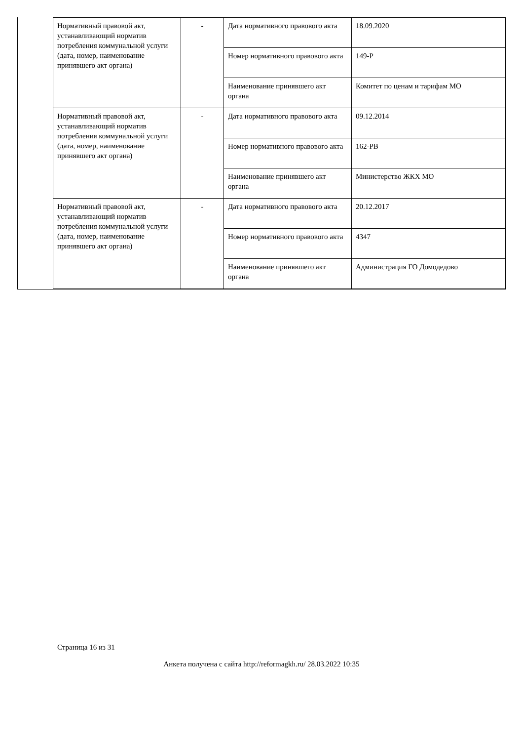| Нормативный правовой акт, устанавливающий норматив потребления коммунальной услуги (дата, номер, наименование принявшего акт органа) | - | Дата нормативного правового акта | 18.09.2020 |
| | | Номер нормативного правового акта | 149-Р |
| | | Наименование принявшего акт органа | Комитет по ценам и тарифам МО |
| Нормативный правовой акт, устанавливающий норматив потребления коммунальной услуги (дата, номер, наименование принявшего акт органа) | - | Дата нормативного правового акта | 09.12.2014 |
| | | Номер нормативного правового акта | 162-РВ |
| | | Наименование принявшего акт органа | Министерство ЖКХ МО |
| Нормативный правовой акт, устанавливающий норматив потребления коммунальной услуги (дата, номер, наименование принявшего акт органа) | - | Дата нормативного правового акта | 20.12.2017 |
| | | Номер нормативного правового акта | 4347 |
| | | Наименование принявшего акт органа | Администрация ГО Домодедово |
Страница 16 из 31
Анкета получена с сайта http://reformagkh.ru/ 28.03.2022 10:35